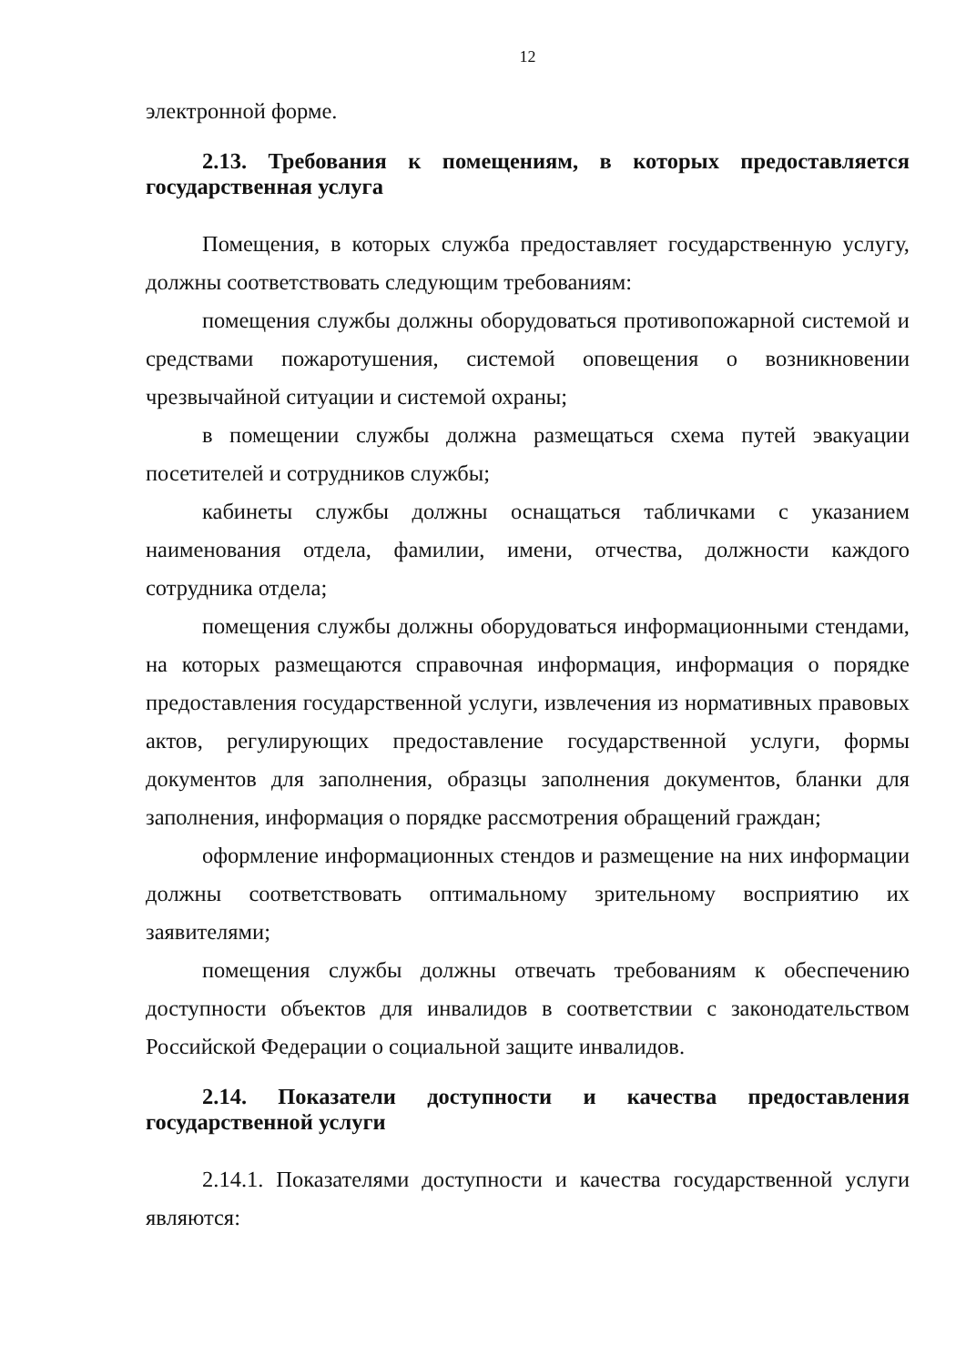12
электронной форме.
2.13. Требования к помещениям, в которых предоставляется государственная услуга
Помещения, в которых служба предоставляет государственную услугу, должны соответствовать следующим требованиям:
помещения службы должны оборудоваться противопожарной системой и средствами пожаротушения, системой оповещения о возникновении чрезвычайной ситуации и системой охраны;
в помещении службы должна размещаться схема путей эвакуации посетителей и сотрудников службы;
кабинеты службы должны оснащаться табличками с указанием наименования отдела, фамилии, имени, отчества, должности каждого сотрудника отдела;
помещения службы должны оборудоваться информационными стендами, на которых размещаются справочная информация, информация о порядке предоставления государственной услуги, извлечения из нормативных правовых актов, регулирующих предоставление государственной услуги, формы документов для заполнения, образцы заполнения документов, бланки для заполнения, информация о порядке рассмотрения обращений граждан;
оформление информационных стендов и размещение на них информации должны соответствовать оптимальному зрительному восприятию их заявителями;
помещения службы должны отвечать требованиям к обеспечению доступности объектов для инвалидов в соответствии с законодательством Российской Федерации о социальной защите инвалидов.
2.14. Показатели доступности и качества предоставления государственной услуги
2.14.1. Показателями доступности и качества государственной услуги являются: